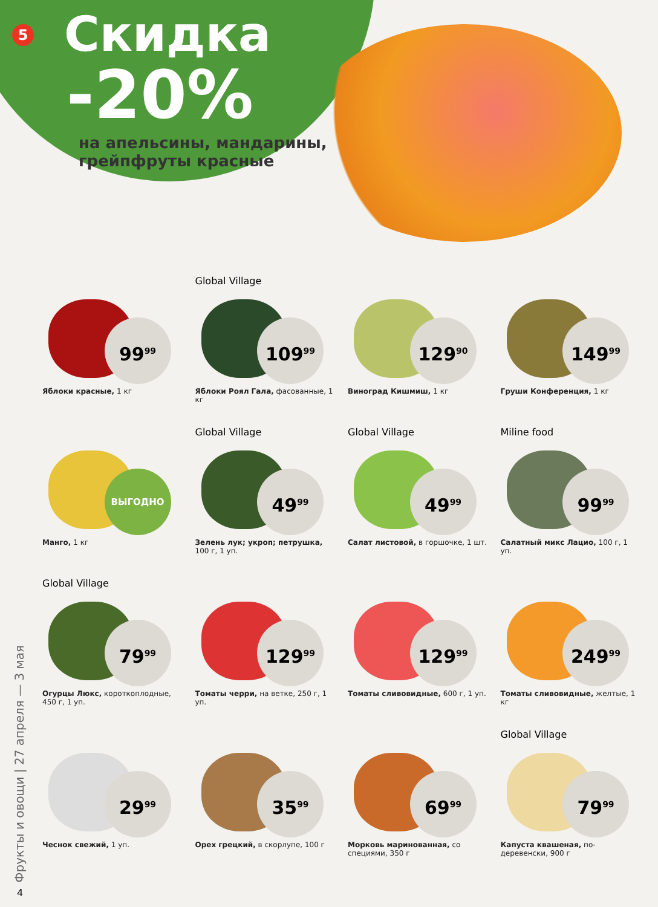5 Скидка
-20%
на апельсины, мандарины,
грейпфруты красные
99<sup>99</sup>
Яблоки красные, 1 кг
Global Village
109<sup>99</sup>
Яблоки Роял Гала, фасованные, 1 кг
129<sup>90</sup>
Виноград Кишмиш, 1 кг
149<sup>99</sup>
Груши Конференция, 1 кг
ВЫГОДНО
Манго, 1 кг
Global Village
49<sup>99</sup>
Зелень лук; укроп; петрушка, 100 г, 1 уп.
Global Village
49<sup>99</sup>
Салат листовой, в горшочке, 1 шт.
Miline food
99<sup>99</sup>
Салатный микс Лацио, 100 г, 1 уп.
Global Village
79<sup>99</sup>
Огурцы Люкс, короткоплодные, 450 г, 1 уп.
129<sup>99</sup>
Томаты черри, на ветке, 250 г, 1 уп.
129<sup>99</sup>
Томаты сливовидные, 600 г, 1 уп.
249<sup>99</sup>
Томаты сливовидные, желтые, 1 кг
29<sup>99</sup>
Чеснок свежий, 1 уп.
35<sup>99</sup>
Орех грецкий, в скорлупе, 100 г
69<sup>99</sup>
Морковь маринованная, со специями, 350 г
Global Village
79<sup>99</sup>
Капуста квашеная, по-деревенски, 900 г
Фрукты и овощи | 27 апреля — 3 мая
4